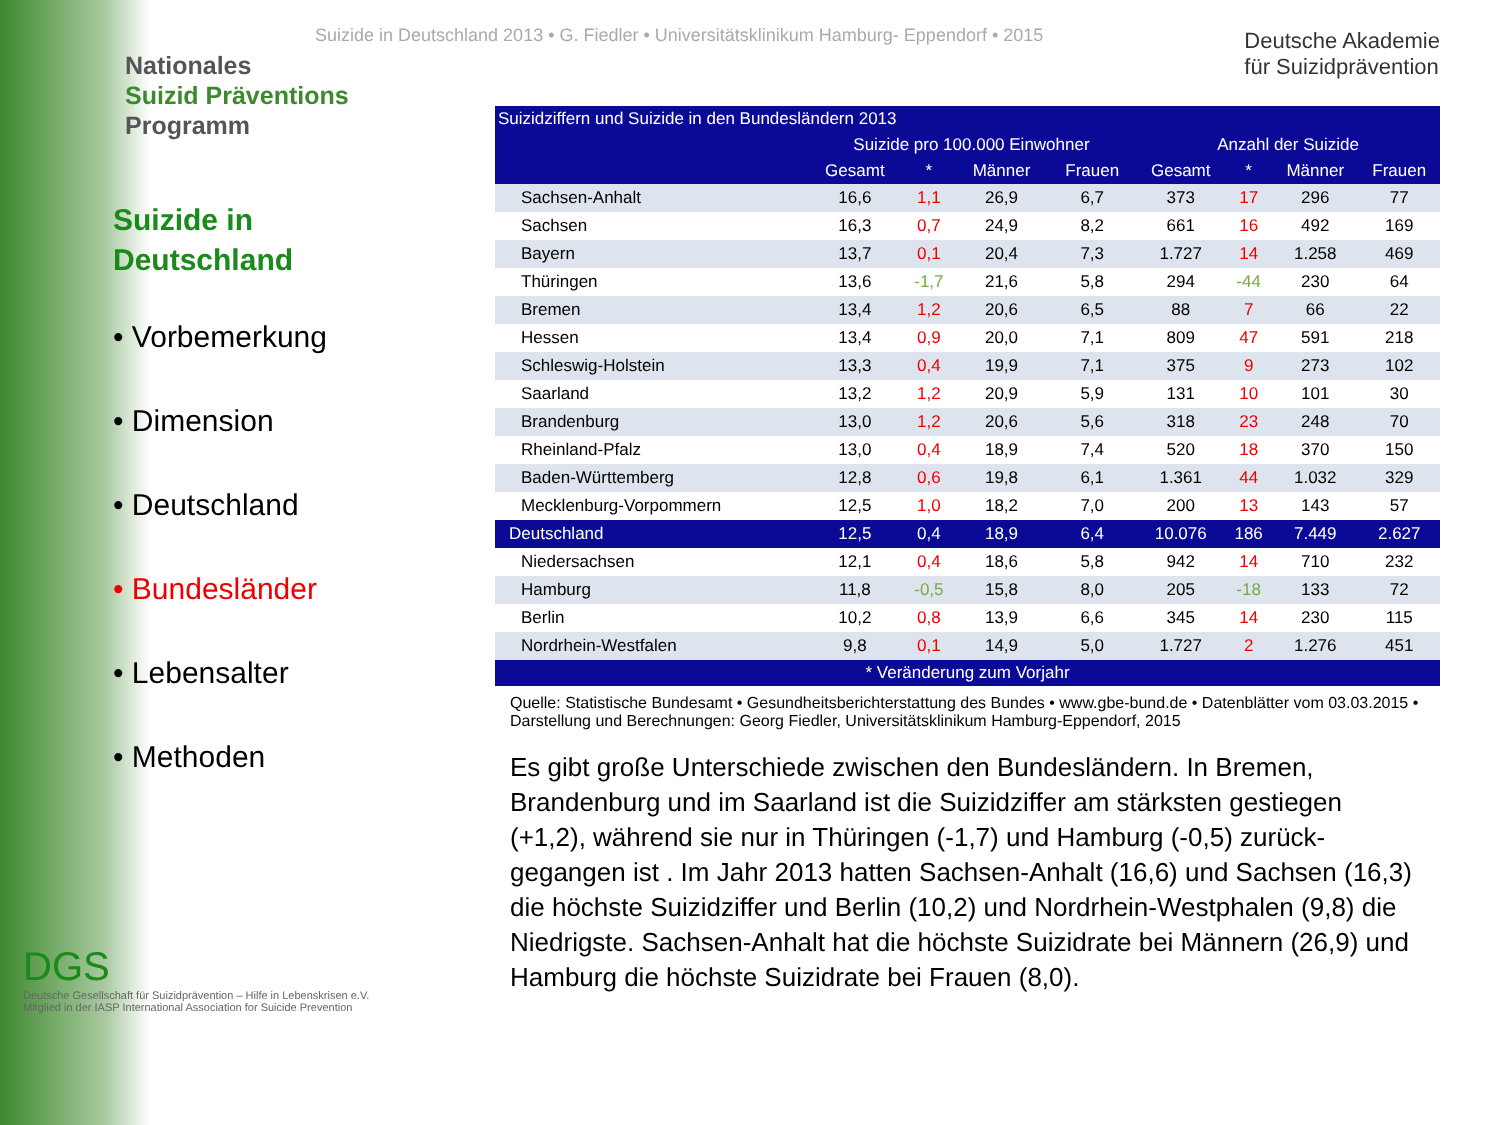Nationales
Suizid Präventions
Programm
Suizide in
Deutschland
• Vorbemerkung
• Dimension
• Deutschland
• Bundesländer
• Lebensalter
• Methoden
DGS
Deutsche Gesellschaft für Suizidprävention – Hilfe in Lebenskrisen e.V.
Mitglied in der IASP International Association for Suicide Prevention
Suizide in Deutschland 2013 • G. Fiedler • Universitätsklinikum Hamburg- Eppendorf • 2015
Deutsche Akademie
für Suizidprävention
| Suizidziffern und Suizide in den Bundesländern 2013 | | | | | | | | |
| --- | --- | --- | --- | --- | --- | --- | --- | --- |
| | Suizide pro 100.000 Einwohner | | | | Anzahl der Suizide | | | |
| | Gesamt | * | Männer | Frauen | Gesamt | * | Männer | Frauen |
| Sachsen-Anhalt | 16,6 | 1,1 | 26,9 | 6,7 | 373 | 17 | 296 | 77 |
| Sachsen | 16,3 | 0,7 | 24,9 | 8,2 | 661 | 16 | 492 | 169 |
| Bayern | 13,7 | 0,1 | 20,4 | 7,3 | 1.727 | 14 | 1.258 | 469 |
| Thüringen | 13,6 | -1,7 | 21,6 | 5,8 | 294 | -44 | 230 | 64 |
| Bremen | 13,4 | 1,2 | 20,6 | 6,5 | 88 | 7 | 66 | 22 |
| Hessen | 13,4 | 0,9 | 20,0 | 7,1 | 809 | 47 | 591 | 218 |
| Schleswig-Holstein | 13,3 | 0,4 | 19,9 | 7,1 | 375 | 9 | 273 | 102 |
| Saarland | 13,2 | 1,2 | 20,9 | 5,9 | 131 | 10 | 101 | 30 |
| Brandenburg | 13,0 | 1,2 | 20,6 | 5,6 | 318 | 23 | 248 | 70 |
| Rheinland-Pfalz | 13,0 | 0,4 | 18,9 | 7,4 | 520 | 18 | 370 | 150 |
| Baden-Württemberg | 12,8 | 0,6 | 19,8 | 6,1 | 1.361 | 44 | 1.032 | 329 |
| Mecklenburg-Vorpommern | 12,5 | 1,0 | 18,2 | 7,0 | 200 | 13 | 143 | 57 |
| Deutschland | 12,5 | 0,4 | 18,9 | 6,4 | 10.076 | 186 | 7.449 | 2.627 |
| Niedersachsen | 12,1 | 0,4 | 18,6 | 5,8 | 942 | 14 | 710 | 232 |
| Hamburg | 11,8 | -0,5 | 15,8 | 8,0 | 205 | -18 | 133 | 72 |
| Berlin | 10,2 | 0,8 | 13,9 | 6,6 | 345 | 14 | 230 | 115 |
| Nordrhein-Westfalen | 9,8 | 0,1 | 14,9 | 5,0 | 1.727 | 2 | 1.276 | 451 |
| * Veränderung zum Vorjahr | | | | | | | | |
Quelle: Statistische Bundesamt • Gesundheitsberichterstattung des Bundes • www.gbe-bund.de • Datenblätter vom 03.03.2015 • Darstellung und Berechnungen: Georg Fiedler, Universitätsklinikum Hamburg-Eppendorf, 2015
Es gibt große Unterschiede zwischen den Bundesländern. In Bremen, Brandenburg und im Saarland ist die Suizidziffer am stärksten gestiegen (+1,2), während sie nur in Thüringen (-1,7) und Hamburg (-0,5) zurück-gegangen ist . Im Jahr 2013 hatten Sachsen-Anhalt (16,6) und Sachsen (16,3) die höchste Suizidziffer und Berlin (10,2) und Nordrhein-Westphalen (9,8) die Niedrigste. Sachsen-Anhalt hat die höchste Suizidrate bei Männern (26,9) und Hamburg die höchste Suizidrate bei Frauen (8,0).